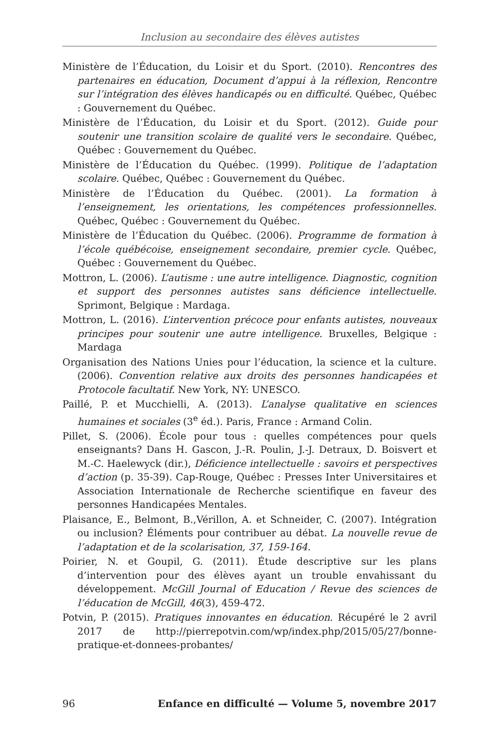Inclusion au secondaire des élèves autistes
Ministère de l’Éducation, du Loisir et du Sport. (2010). Rencontres des partenaires en éducation, Document d’appui à la réflexion, Rencontre sur l’intégration des élèves handicapés ou en difficulté. Québec, Québec : Gouvernement du Québec.
Ministère de l’Éducation, du Loisir et du Sport. (2012). Guide pour soutenir une transition scolaire de qualité vers le secondaire. Québec, Québec : Gouvernement du Québec.
Ministère de l’Éducation du Québec. (1999). Politique de l’adaptation scolaire. Québec, Québec : Gouvernement du Québec.
Ministère de l’Éducation du Québec. (2001). La formation à l’enseignement, les orientations, les compétences professionnelles. Québec, Québec : Gouvernement du Québec.
Ministère de l’Éducation du Québec. (2006). Programme de formation à l’école québécoise, enseignement secondaire, premier cycle. Québec, Québec : Gouvernement du Québec.
Mottron, L. (2006). L’autisme : une autre intelligence. Diagnostic, cognition et support des personnes autistes sans déficience intellectuelle. Sprimont, Belgique : Mardaga.
Mottron, L. (2016). L’intervention précoce pour enfants autistes, nouveaux principes pour soutenir une autre intelligence. Bruxelles, Belgique : Mardaga
Organisation des Nations Unies pour l’éducation, la science et la culture. (2006). Convention relative aux droits des personnes handicapées et Protocole facultatif. New York, NY: UNESCO.
Paillé, P. et Mucchielli, A. (2013). L’analyse qualitative en sciences humaines et sociales (3<sup>e</sup> éd.). Paris, France : Armand Colin.
Pillet, S. (2006). École pour tous : quelles compétences pour quels enseignants? Dans H. Gascon, J.-R. Poulin, J.-J. Detraux, D. Boisvert et M.-C. Haelewyck (dir.), Déficience intellectuelle : savoirs et perspectives d’action (p. 35-39). Cap-Rouge, Québec : Presses Inter Universitaires et Association Internationale de Recherche scientifique en faveur des personnes Handicapées Mentales.
Plaisance, E., Belmont, B.,Vérillon, A. et Schneider, C. (2007). Intégration ou inclusion? Éléments pour contribuer au débat. La nouvelle revue de l’adaptation et de la scolarisation, 37, 159-164.
Poirier, N. et Goupil, G. (2011). Étude descriptive sur les plans d’intervention pour des élèves ayant un trouble envahissant du développement. McGill Journal of Education / Revue des sciences de l’éducation de McGill, 46(3), 459-472.
Potvin, P. (2015). Pratiques innovantes en éducation. Récupéré le 2 avril 2017 de http://pierrepotvin.com/wp/index.php/2015/05/27/bonne-pratique-et-donnees-probantes/
96 Enfance en difficulté — Volume 5, novembre 2017